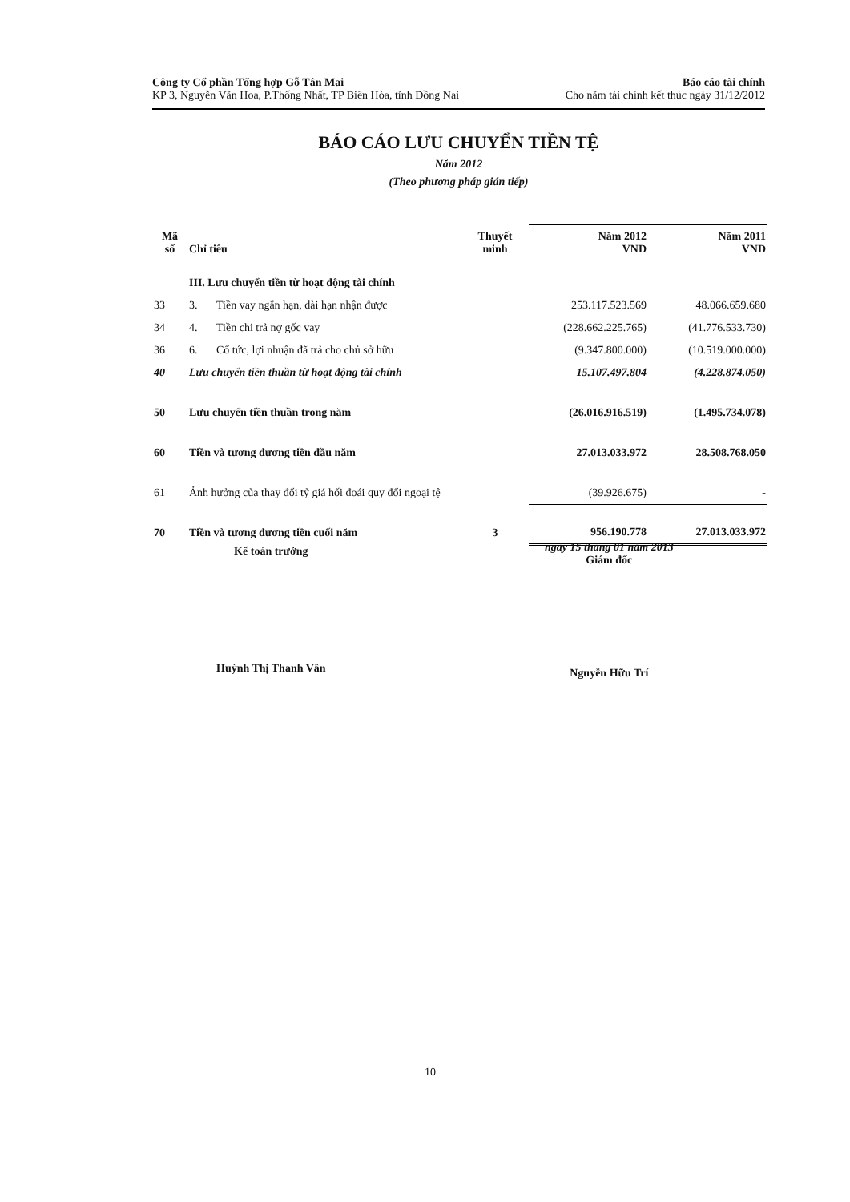Công ty Cổ phần Tổng hợp Gỗ Tân Mai
KP 3, Nguyễn Văn Hoa, P.Thống Nhất, TP Biên Hòa, tỉnh Đồng Nai
Báo cáo tài chính
Cho năm tài chính kết thúc ngày 31/12/2012
BÁO CÁO LƯU CHUYỂN TIỀN TỆ
Năm 2012
(Theo phương pháp gián tiếp)
| Mã số | Chỉ tiêu | | Thuyết minh | Năm 2012 VND | Năm 2011 VND |
| --- | --- | --- | --- | --- | --- |
| | III. Lưu chuyển tiền từ hoạt động tài chính | | | | |
| 33 | 3. | Tiền vay ngắn hạn, dài hạn nhận được | | 253.117.523.569 | 48.066.659.680 |
| 34 | 4. | Tiền chi trả nợ gốc vay | | (228.662.225.765) | (41.776.533.730) |
| 36 | 6. | Cổ tức, lợi nhuận đã trả cho chủ sở hữu | | (9.347.800.000) | (10.519.000.000) |
| 40 | Lưu chuyển tiền thuần từ hoạt động tài chính | | | 15.107.497.804 | (4.228.874.050) |
| 50 | Lưu chuyển tiền thuần trong năm | | | (26.016.916.519) | (1.495.734.078) |
| 60 | Tiền và tương đương tiền đầu năm | | | 27.013.033.972 | 28.508.768.050 |
| 61 | Ảnh hưởng của thay đổi tỷ giá hối đoái quy đổi ngoại tệ | | | (39.926.675) | - |
| 70 | Tiền và tương đương tiền cuối năm | | 3 | 956.190.778 | 27.013.033.972 |
Kế toán trưởng
Huỳnh Thị Thanh Vân
ngày 15 tháng 01 năm 2013
Giám đốc
Nguyễn Hữu Trí
10